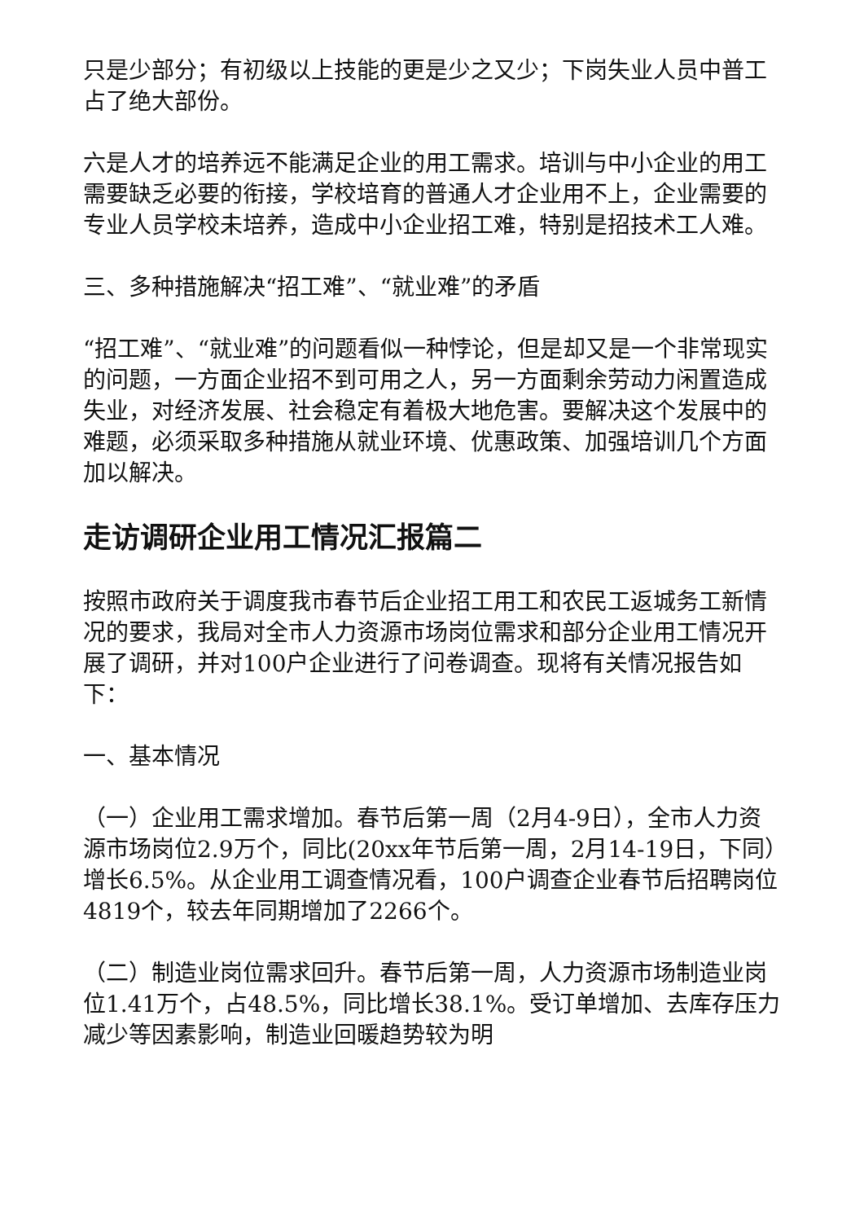只是少部分；有初级以上技能的更是少之又少；下岗失业人员中普工占了绝大部份。
六是人才的培养远不能满足企业的用工需求。培训与中小企业的用工需要缺乏必要的衔接，学校培育的普通人才企业用不上，企业需要的专业人员学校未培养，造成中小企业招工难，特别是招技术工人难。
三、多种措施解决“招工难”、“就业难”的矛盾
“招工难”、“就业难”的问题看似一种悖论，但是却又是一个非常现实的问题，一方面企业招不到可用之人，另一方面剩余劳动力闲置造成失业，对经济发展、社会稳定有着极大地危害。要解决这个发展中的难题，必须采取多种措施从就业环境、优惠政策、加强培训几个方面加以解决。
走访调研企业用工情况汇报篇二
按照市政府关于调度我市春节后企业招工用工和农民工返城务工新情况的要求，我局对全市人力资源市场岗位需求和部分企业用工情况开展了调研，并对100户企业进行了问卷调查。现将有关情况报告如下：
一、基本情况
（一）企业用工需求增加。春节后第一周（2月4-9日），全市人力资源市场岗位2.9万个，同比(20xx年节后第一周，2月14-19日，下同）增长6.5%。从企业用工调查情况看，100户调查企业春节后招聘岗位4819个，较去年同期增加了2266个。
（二）制造业岗位需求回升。春节后第一周，人力资源市场制造业岗位1.41万个，占48.5%，同比增长38.1%。受订单增加、去库存压力减少等因素影响，制造业回暖趋势较为明